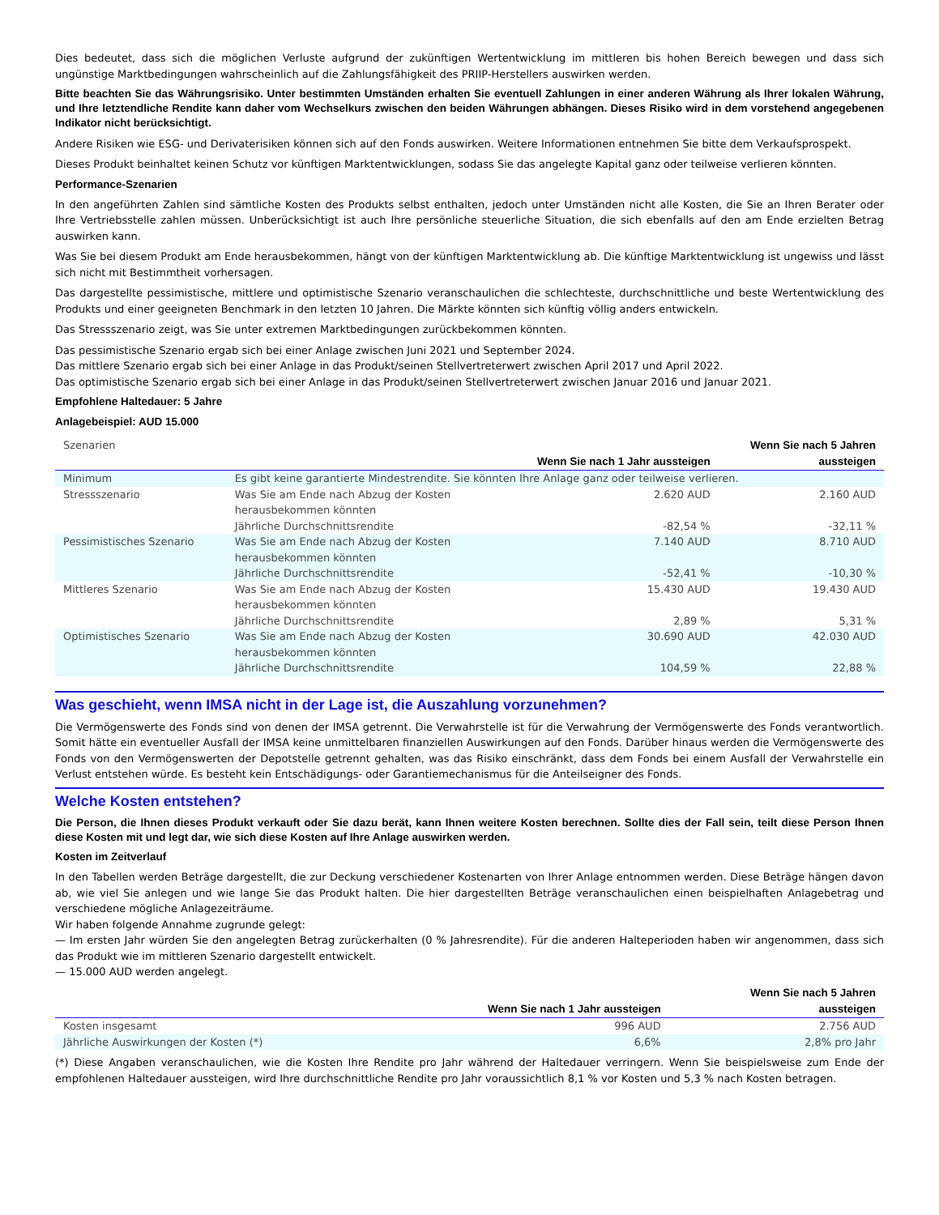Dies bedeutet, dass sich die möglichen Verluste aufgrund der zukünftigen Wertentwicklung im mittleren bis hohen Bereich bewegen und dass sich ungünstige Marktbedingungen wahrscheinlich auf die Zahlungsfähigkeit des PRIIP-Herstellers auswirken werden.
Bitte beachten Sie das Währungsrisiko. Unter bestimmten Umständen erhalten Sie eventuell Zahlungen in einer anderen Währung als Ihrer lokalen Währung, und Ihre letztendliche Rendite kann daher vom Wechselkurs zwischen den beiden Währungen abhängen. Dieses Risiko wird in dem vorstehend angegebenen Indikator nicht berücksichtigt.
Andere Risiken wie ESG- und Derivaterisiken können sich auf den Fonds auswirken. Weitere Informationen entnehmen Sie bitte dem Verkaufsprospekt.
Dieses Produkt beinhaltet keinen Schutz vor künftigen Marktentwicklungen, sodass Sie das angelegte Kapital ganz oder teilweise verlieren könnten.
Performance-Szenarien
In den angeführten Zahlen sind sämtliche Kosten des Produkts selbst enthalten, jedoch unter Umständen nicht alle Kosten, die Sie an Ihren Berater oder Ihre Vertriebsstelle zahlen müssen. Unberücksichtigt ist auch Ihre persönliche steuerliche Situation, die sich ebenfalls auf den am Ende erzielten Betrag auswirken kann.
Was Sie bei diesem Produkt am Ende herausbekommen, hängt von der künftigen Marktentwicklung ab. Die künftige Marktentwicklung ist ungewiss und lässt sich nicht mit Bestimmtheit vorhersagen.
Das dargestellte pessimistische, mittlere und optimistische Szenario veranschaulichen die schlechteste, durchschnittliche und beste Wertentwicklung des Produkts und einer geeigneten Benchmark in den letzten 10 Jahren. Die Märkte könnten sich künftig völlig anders entwickeln.
Das Stressszenario zeigt, was Sie unter extremen Marktbedingungen zurückbekommen könnten.
Das pessimistische Szenario ergab sich bei einer Anlage zwischen Juni 2021 und September 2024.
Das mittlere Szenario ergab sich bei einer Anlage in das Produkt/seinen Stellvertreterwert zwischen April 2017 und April 2022.
Das optimistische Szenario ergab sich bei einer Anlage in das Produkt/seinen Stellvertreterwert zwischen Januar 2016 und Januar 2021.
Empfohlene Haltedauer: 5 Jahre
Anlagebeispiel: AUD 15.000
| Szenarien | | Wenn Sie nach 1 Jahr aussteigen | Wenn Sie nach 5 Jahren aussteigen |
| Minimum | Es gibt keine garantierte Mindestrendite. Sie könnten Ihre Anlage ganz oder teilweise verlieren. | | |
| Stressszenario | Was Sie am Ende nach Abzug der Kosten herausbekommen könnten Jährliche Durchschnittsrendite | 2.620 AUD -82,54 % | 2.160 AUD -32,11 % |
| Pessimistisches Szenario | Was Sie am Ende nach Abzug der Kosten herausbekommen könnten Jährliche Durchschnittsrendite | 7.140 AUD -52,41 % | 8.710 AUD -10,30 % |
| Mittleres Szenario | Was Sie am Ende nach Abzug der Kosten herausbekommen könnten Jährliche Durchschnittsrendite | 15.430 AUD 2,89 % | 19.430 AUD 5,31 % |
| Optimistisches Szenario | Was Sie am Ende nach Abzug der Kosten herausbekommen könnten Jährliche Durchschnittsrendite | 30.690 AUD 104,59 % | 42.030 AUD 22,88 % |
Was geschieht, wenn IMSA nicht in der Lage ist, die Auszahlung vorzunehmen?
Die Vermögenswerte des Fonds sind von denen der IMSA getrennt. Die Verwahrstelle ist für die Verwahrung der Vermögenswerte des Fonds verantwortlich. Somit hätte ein eventueller Ausfall der IMSA keine unmittelbaren finanziellen Auswirkungen auf den Fonds. Darüber hinaus werden die Vermögenswerte des Fonds von den Vermögenswerten der Depotstelle getrennt gehalten, was das Risiko einschränkt, dass dem Fonds bei einem Ausfall der Verwahrstelle ein Verlust entstehen würde. Es besteht kein Entschädigungs- oder Garantiemechanismus für die Anteilseigner des Fonds.
Welche Kosten entstehen?
Die Person, die Ihnen dieses Produkt verkauft oder Sie dazu berät, kann Ihnen weitere Kosten berechnen. Sollte dies der Fall sein, teilt diese Person Ihnen diese Kosten mit und legt dar, wie sich diese Kosten auf Ihre Anlage auswirken werden.
Kosten im Zeitverlauf
In den Tabellen werden Beträge dargestellt, die zur Deckung verschiedener Kostenarten von Ihrer Anlage entnommen werden. Diese Beträge hängen davon ab, wie viel Sie anlegen und wie lange Sie das Produkt halten. Die hier dargestellten Beträge veranschaulichen einen beispielhaften Anlagebetrag und verschiedene mögliche Anlagezeiträume.
Wir haben folgende Annahme zugrunde gelegt:
— Im ersten Jahr würden Sie den angelegten Betrag zurückerhalten (0 % Jahresrendite). Für die anderen Halteperioden haben wir angenommen, dass sich das Produkt wie im mittleren Szenario dargestellt entwickelt.
— 15.000 AUD werden angelegt.
| | Wenn Sie nach 1 Jahr aussteigen | Wenn Sie nach 5 Jahren aussteigen |
| Kosten insgesamt | 996 AUD | 2.756 AUD |
| Jährliche Auswirkungen der Kosten (*) | 6,6% | 2,8% pro Jahr |
(*) Diese Angaben veranschaulichen, wie die Kosten Ihre Rendite pro Jahr während der Haltedauer verringern. Wenn Sie beispielsweise zum Ende der empfohlenen Haltedauer aussteigen, wird Ihre durchschnittliche Rendite pro Jahr voraussichtlich 8,1 % vor Kosten und 5,3 % nach Kosten betragen.